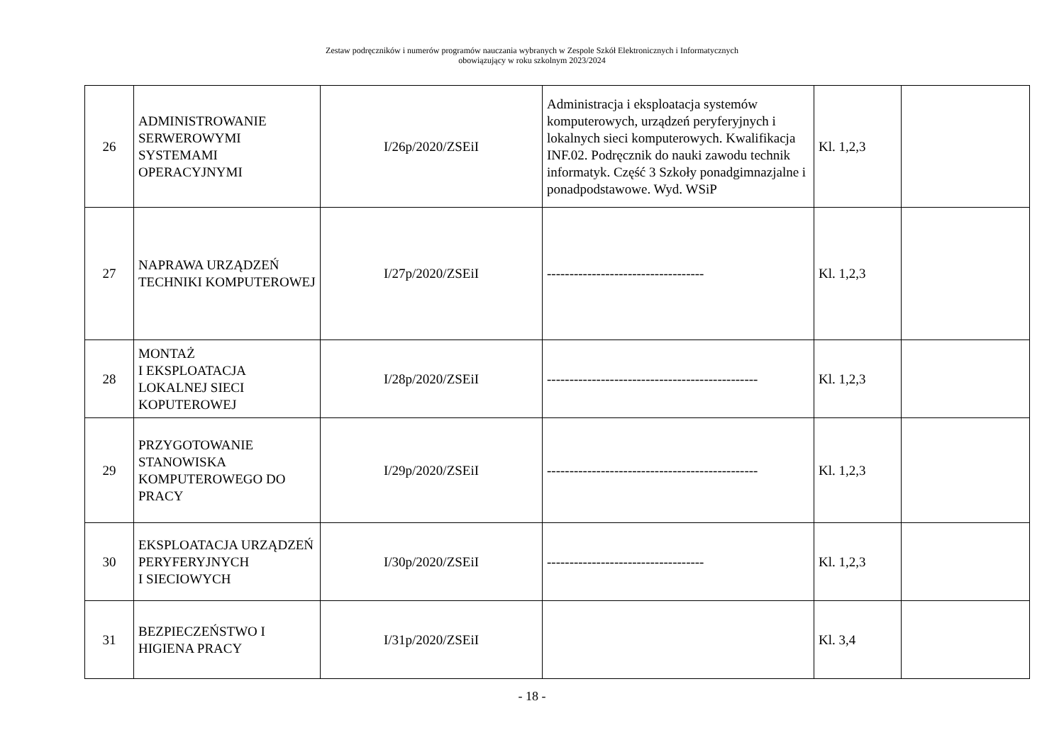Zestaw podręczników i numerów programów nauczania wybranych w Zespole Szkół Elektronicznych i Informatycznych
obowiązujący w roku szkolnym 2023/2024
| 26 | ADMINISTROWANIE SERWEROWYMI SYSTEMAMI OPERACYJNYMI | I/26p/2020/ZSEiI | Administracja i eksploatacja systemów komputerowych, urządzeń peryferyjnych i lokalnych sieci komputerowych. Kwalifikacja INF.02. Podręcznik do nauki zawodu technik informatyk. Część 3 Szkoły ponadgimnazjalne i ponadpodstawowe. Wyd. WSiP | Kl. 1,2,3 | |
| 27 | NAPRAWA URZĄDZEŃ TECHNIKI KOMPUTEROWEJ | I/27p/2020/ZSEiI | ----------------------------------- | Kl. 1,2,3 | |
| 28 | MONTAŻ I EKSPLOATACJA LOKALNEJ SIECI KOPUTEROWEJ | I/28p/2020/ZSEiI | ----------------------------------------------- | Kl. 1,2,3 | |
| 29 | PRZYGOTOWANIE STANOWISKA KOMPUTEROWEGO DO PRACY | I/29p/2020/ZSEiI | ----------------------------------------------- | Kl. 1,2,3 | |
| 30 | EKSPLOATACJA URZĄDZEŃ PERYFERYJNYCH I SIECIOWYCH | I/30p/2020/ZSEiI | ----------------------------------- | Kl. 1,2,3 | |
| 31 | BEZPIECZEŃSTWO I HIGIENA PRACY | I/31p/2020/ZSEiI | | Kl. 3,4 | |
- 18 -